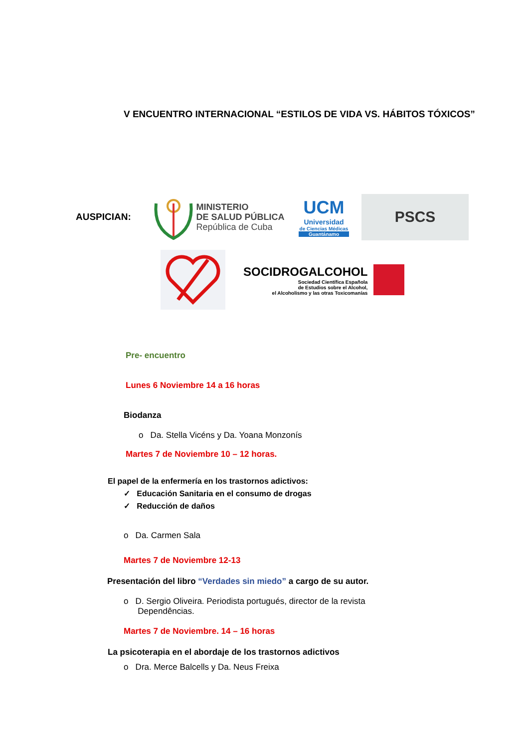V ENCUENTRO INTERNACIONAL “ESTILOS DE VIDA VS. HÁBITOS TÓXICOS”
AUSPICIAN:
MINISTERIO
DE SALUD PÚBLICA
República de Cuba
UCM
Universidad
de Ciencias Médicas
Guantánamo
PSCS
SOCIDROGALCOHOL
Sociedad Científica Española
de Estudios sobre el Alcohol,
el Alcoholismo y las otras Toxicomanías
Pre- encuentro
Lunes 6 Noviembre 14 a 16 horas
Biodanza
o Da. Stella Vicéns y Da. Yoana Monzonís
Martes 7 de Noviembre 10 – 12 horas.
El papel de la enfermería en los trastornos adictivos:
✓ Educación Sanitaria en el consumo de drogas
✓ Reducción de daños
o Da. Carmen Sala
Martes 7 de Noviembre 12-13
Presentación del libro “Verdades sin miedo” a cargo de su autor.
o D. Sergio Oliveira. Periodista portugués, director de la revista
Dependências.
Martes 7 de Noviembre. 14 – 16 horas
La psicoterapia en el abordaje de los trastornos adictivos
o Dra. Merce Balcells y Da. Neus Freixa